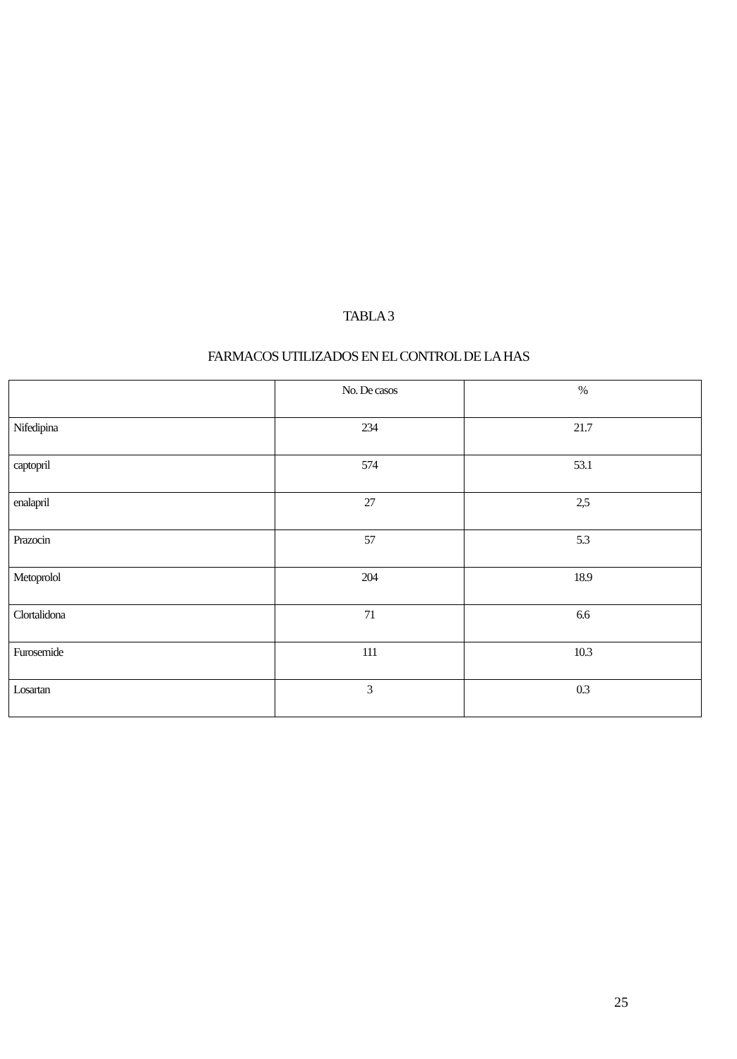TABLA 3
FARMACOS UTILIZADOS EN EL CONTROL DE LA HAS
| | No. De casos | % |
| --- | --- | --- |
| Nifedipina | 234 | 21.7 |
| captopril | 574 | 53.1 |
| enalapril | 27 | 2,5 |
| Prazocin | 57 | 5.3 |
| Metoprolol | 204 | 18.9 |
| Clortalidona | 71 | 6.6 |
| Furosemide | 111 | 10.3 |
| Losartan | 3 | 0.3 |
25